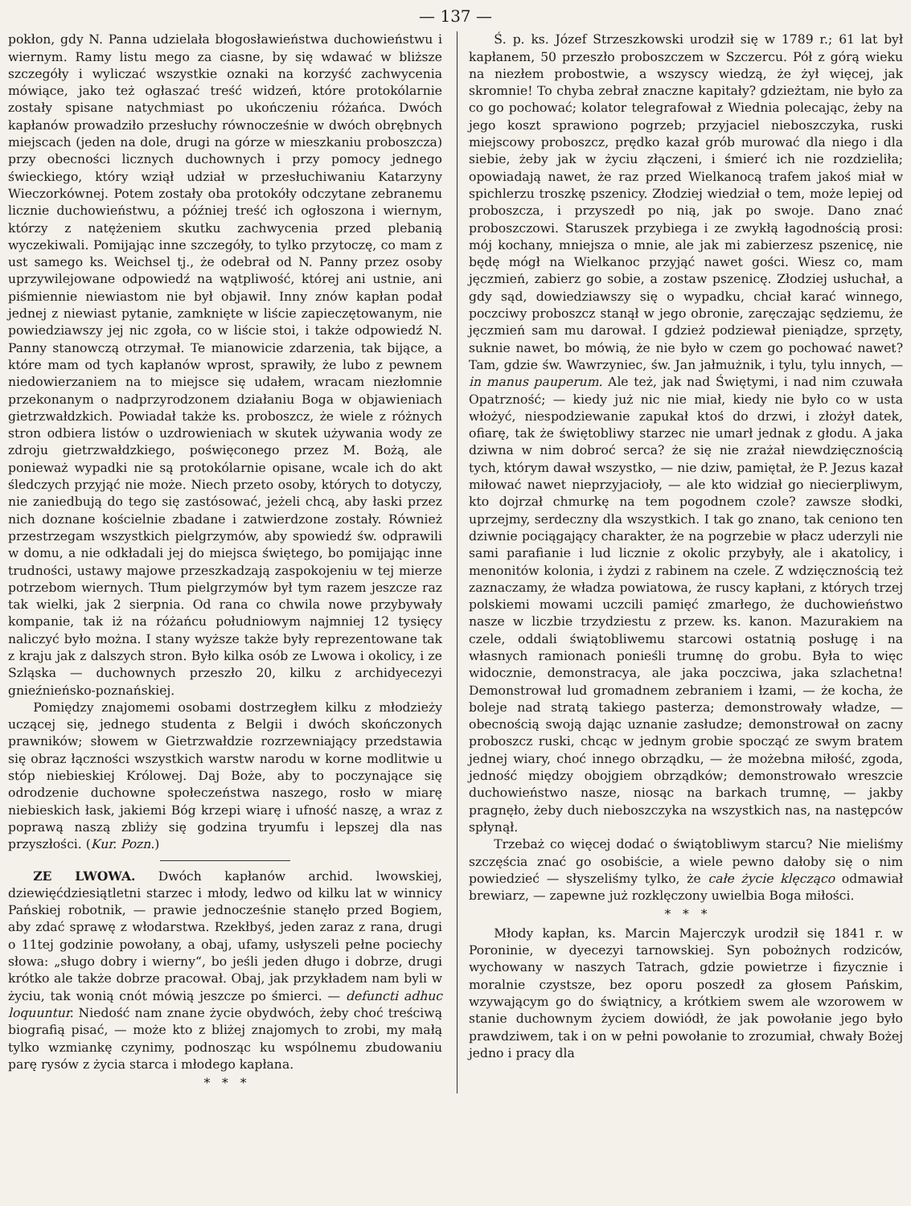— 137 —
pokłon, gdy N. Panna udzielała błogosławieństwa duchowieństwu i wiernym. Ramy listu mego za ciasne, by się wdawać w bliższe szczegóły i wyliczać wszystkie oznaki na korzyść zachwycenia mówiące, jako też ogłaszać treść widzeń, które protokólarnie zostały spisane natychmiast po ukończeniu różańca. Dwóch kapłanów prowadziło przesłuchy równocześnie w dwóch obrębnych miejscach (jeden na dole, drugi na górze w mieszkaniu proboszcza) przy obecności licznych duchownych i przy pomocy jednego świeckiego, który wziął udział w przesłuchiwaniu Katarzyny Wieczorkównej. Potem zostały oba protokóły odczytane zebranemu licznie duchowieństwu, a później treść ich ogłoszona i wiernym, którzy z natężeniem skutku zachwycenia przed plebanią wyczekiwali. Pomijając inne szczegóły, to tylko przytoczę, co mam z ust samego ks. Weichsel tj., że odebrał od N. Panny przez osoby uprzywilejowane odpowiedź na wątpliwość, której ani ustnie, ani piśmiennie niewiastom nie był objawił. Inny znów kapłan podał jednej z niewiast pytanie, zamknięte w liście zapieczętowanym, nie powiedziawszy jej nic zgoła, co w liście stoi, i także odpowiedź N. Panny stanowczą otrzymał. Te mianowicie zdarzenia, tak bijące, a które mam od tych kapłanów wprost, sprawiły, że lubo z pewnem niedowierzaniem na to miejsce się udałem, wracam niezłomnie przekonanym o nadprzyrodzonem działaniu Boga w objawieniach gietrzwałdzkich. Powiadał także ks. proboszcz, że wiele z różnych stron odbiera listów o uzdrowieniach w skutek używania wody ze zdroju gietrzwałdzkiego, poświęconego przez M. Bożą, ale ponieważ wypadki nie są protokólarnie opisane, wcale ich do akt śledczych przyjąć nie może. Niech przeto osoby, których to dotyczy, nie zaniedbują do tego się zastósować, jeżeli chcą, aby łaski przez nich doznane kościelnie zbadane i zatwierdzone zostały. Również przestrzegam wszystkich pielgrzymów, aby spowiedź św. odprawili w domu, a nie odkładali jej do miejsca świętego, bo pomijając inne trudności, ustawy majowe przeszkadzają zaspokojeniu w tej mierze potrzebom wiernych. Tłum pielgrzymów był tym razem jeszcze raz tak wielki, jak 2 sierpnia. Od rana co chwila nowe przybywały kompanie, tak iż na różańcu południowym najmniej 12 tysięcy naliczyć było można. I stany wyższe także były reprezentowane tak z kraju jak z dalszych stron. Było kilka osób ze Lwowa i okolicy, i ze Szląska — duchownych przeszło 20, kilku z archidyecezyi gnieźnieńsko-poznańskiej.
Pomiędzy znajomemi osobami dostrzegłem kilku z młodzieży uczącej się, jednego studenta z Belgii i dwóch skończonych prawników; słowem w Gietrzwałdzie rozrzewniający przedstawia się obraz łączności wszystkich warstw narodu w korne modlitwie u stóp niebieskiej Królowej. Daj Boże, aby to poczynające się odrodzenie duchowne społeczeństwa naszego, rosło w miarę niebieskich łask, jakiemi Bóg krzepi wiarę i ufność naszę, a wraz z poprawą naszą zbliży się godzina tryumfu i lepszej dla nas przyszłości. (Kur. Pozn.)
ZE LWOWA. Dwóch kapłanów archid. lwowskiej, dziewięćdziesiątletni starzec i młody, ledwo od kilku lat w winnicy Pańskiej robotnik, — prawie jednocześnie stanęło przed Bogiem, aby zdać sprawę z włodarstwa. Rzekłbyś, jeden zaraz z rana, drugi o 11tej godzinie powołany, a obaj, ufamy, usłyszeli pełne pociechy słowa: „sługo dobry i wierny“, bo jeśli jeden długo i dobrze, drugi krótko ale także dobrze pracował. Obaj, jak przykładem nam byli w życiu, tak wonią cnót mówią jeszcze po śmierci. — defuncti adhuc loquuntur. Niedość nam znane życie obydwóch, żeby choć treściwą biografią pisać, — może kto z bliżej znajomych to zrobi, my małą tylko wzmiankę czynimy, podnosząc ku wspólnemu zbudowaniu parę rysów z życia starca i młodego kapłana.
* * *
Ś. p. ks. Józef Strzeszkowski urodził się w 1789 r.; 61 lat był kapłanem, 50 przeszło proboszczem w Szczercu. Pół z górą wieku na niezłem probostwie, a wszyscy wiedzą, że żył więcej, jak skromnie! To chyba zebrał znaczne kapitały? gdzieżtam, nie było za co go pochować; kolator telegrafował z Wiednia polecając, żeby na jego koszt sprawiono pogrzeb; przyjaciel nieboszczyka, ruski miejscowy proboszcz, prędko kazał grób murować dla niego i dla siebie, żeby jak w życiu złączeni, i śmierć ich nie rozdzieliła; opowiadają nawet, że raz przed Wielkanocą trafem jakoś miał w spichlerzu troszkę pszenicy. Złodziej wiedział o tem, może lepiej od proboszcza, i przyszedł po nią, jak po swoje. Dano znać proboszczowi. Staruszek przybiega i ze zwykłą łagodnością prosi: mój kochany, mniejsza o mnie, ale jak mi zabierzesz pszenicę, nie będę mógł na Wielkanoc przyjąć nawet gości. Wiesz co, mam jęczmień, zabierz go sobie, a zostaw pszenicę. Złodziej usłuchał, a gdy sąd, dowiedziawszy się o wypadku, chciał karać winnego, poczciwy proboszcz stanął w jego obronie, zaręczając sędziemu, że jęczmień sam mu darował. I gdzież podziewał pieniądze, sprzęty, suknie nawet, bo mówią, że nie było w czem go pochować nawet? Tam, gdzie św. Wawrzyniec, św. Jan jałmużnik, i tylu, tylu innych, — in manus pauperum. Ale też, jak nad Świętymi, i nad nim czuwała Opatrzność; — kiedy już nic nie miał, kiedy nie było co w usta włożyć, niespodziewanie zapukał ktoś do drzwi, i złożył datek, ofiarę, tak że świętobliwy starzec nie umarł jednak z głodu. A jaka dziwna w nim dobroć serca? że się nie zrażał niewdzięcznością tych, którym dawał wszystko, — nie dziw, pamiętał, że P. Jezus kazał miłować nawet nieprzyjacioły, — ale kto widział go niecierpliwym, kto dojrzał chmurkę na tem pogodnem czole? zawsze słodki, uprzejmy, serdeczny dla wszystkich. I tak go znano, tak ceniono ten dziwnie pociągający charakter, że na pogrzebie w płacz uderzyli nie sami parafianie i lud licznie z okolic przybyły, ale i akatolicy, i menonitów kolonia, i żydzi z rabinem na czele. Z wdzięcznością też zaznaczamy, że władza powiatowa, że ruscy kapłani, z których trzej polskiemi mowami uczcili pamięć zmarłego, że duchowieństwo nasze w liczbie trzydziestu z przew. ks. kanon. Mazurakiem na czele, oddali świątobliwemu starcowi ostatnią posługę i na własnych ramionach ponieśli trumnę do grobu. Była to więc widocznie, demonstracya, ale jaka poczciwa, jaka szlachetna! Demonstrował lud gromadnem zebraniem i łzami, — że kocha, że boleje nad stratą takiego pasterza; demonstrowały władze, — obecnością swoją dając uznanie zasłudze; demonstrował on zacny proboszcz ruski, chcąc w jednym grobie spocząć ze swym bratem jednej wiary, choć innego obrządku, — że możebna miłość, zgoda, jedność między obojgiem obrządków; demonstrowało wreszcie duchowieństwo nasze, niosąc na barkach trumnę, — jakby pragnęło, żeby duch nieboszczyka na wszystkich nas, na następców spłynął.
Trzebaż co więcej dodać o świątobliwym starcu? Nie mieliśmy szczęścia znać go osobiście, a wiele pewno dałoby się o nim powiedzieć — słyszeliśmy tylko, że całe życie klęcząco odmawiał brewiarz, — zapewne już rozklęczony uwielbia Boga miłości.
* * *
Młody kapłan, ks. Marcin Majerczyk urodził się 1841 r. w Poroninie, w dyecezyi tarnowskiej. Syn pobożnych rodziców, wychowany w naszych Tatrach, gdzie powietrze i fizycznie i moralnie czystsze, bez oporu poszedł za głosem Pańskim, wzywającym go do świątnicy, a krótkiem swem ale wzorowem w stanie duchownym życiem dowiódł, że jak powołanie jego było prawdziwem, tak i on w pełni powołanie to zrozumiał, chwały Bożej jedno i pracy dla